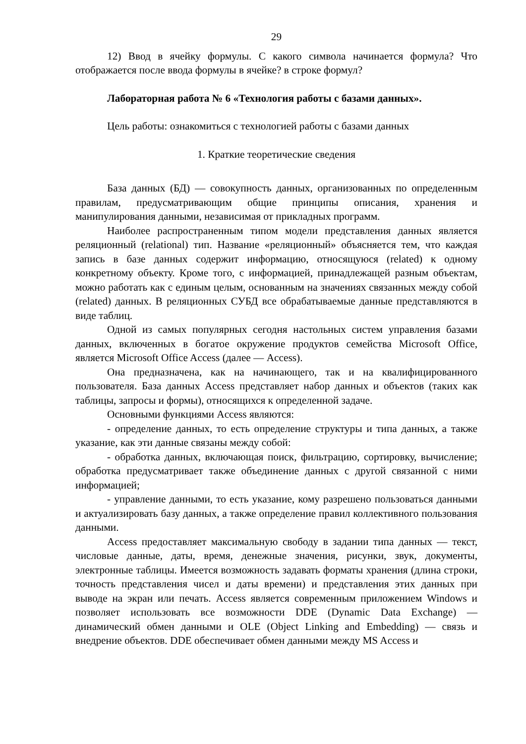29
12) Ввод в ячейку формулы. С какого символа начинается формула? Что отображается после ввода формулы в ячейке? в строке формул?
Лабораторная работа № 6 «Технология работы с базами данных».
Цель работы: ознакомиться с технологией работы с базами данных
1. Краткие теоретические сведения
База данных (БД) — совокупность данных, организованных по определенным правилам, предусматривающим общие принципы описания, хранения и манипулирования данными, независимая от прикладных программ.
Наиболее распространенным типом модели представления данных является реляционный (relational) тип. Название «реляционный» объясняется тем, что каждая запись в базе данных содержит информацию, относящуюся (related) к одному конкретному объекту. Кроме того, с информацией, принадлежащей разным объектам, можно работать как с единым целым, основанным на значениях связанных между собой (related) данных. В реляционных СУБД все обрабатываемые данные представляются в виде таблиц.
Одной из самых популярных сегодня настольных систем управления базами данных, включенных в богатое окружение продуктов семейства Microsoft Office, является Microsoft Office Access (далее — Access).
Она предназначена, как на начинающего, так и на квалифицированного пользователя. База данных Access представляет набор данных и объектов (таких как таблицы, запросы и формы), относящихся к определенной задаче.
Основными функциями Access являются:
- определение данных, то есть определение структуры и типа данных, а также указание, как эти данные связаны между собой:
- обработка данных, включающая поиск, фильтрацию, сортировку, вычисление; обработка предусматривает также объединение данных с другой связанной с ними информацией;
- управление данными, то есть указание, кому разрешено пользоваться данными и актуализировать базу данных, а также определение правил коллективного пользования данными.
Access предоставляет максимальную свободу в задании типа данных — текст, числовые данные, даты, время, денежные значения, рисунки, звук, документы, электронные таблицы. Имеется возможность задавать форматы хранения (длина строки, точность представления чисел и даты времени) и представления этих данных при выводе на экран или печать. Access является современным приложением Windows и позволяет использовать все возможности DDE (Dynamic Data Exchange) — динамический обмен данными и OLE (Object Linking and Embedding) — связь и внедрение объектов. DDE обеспечивает обмен данными между MS Access и